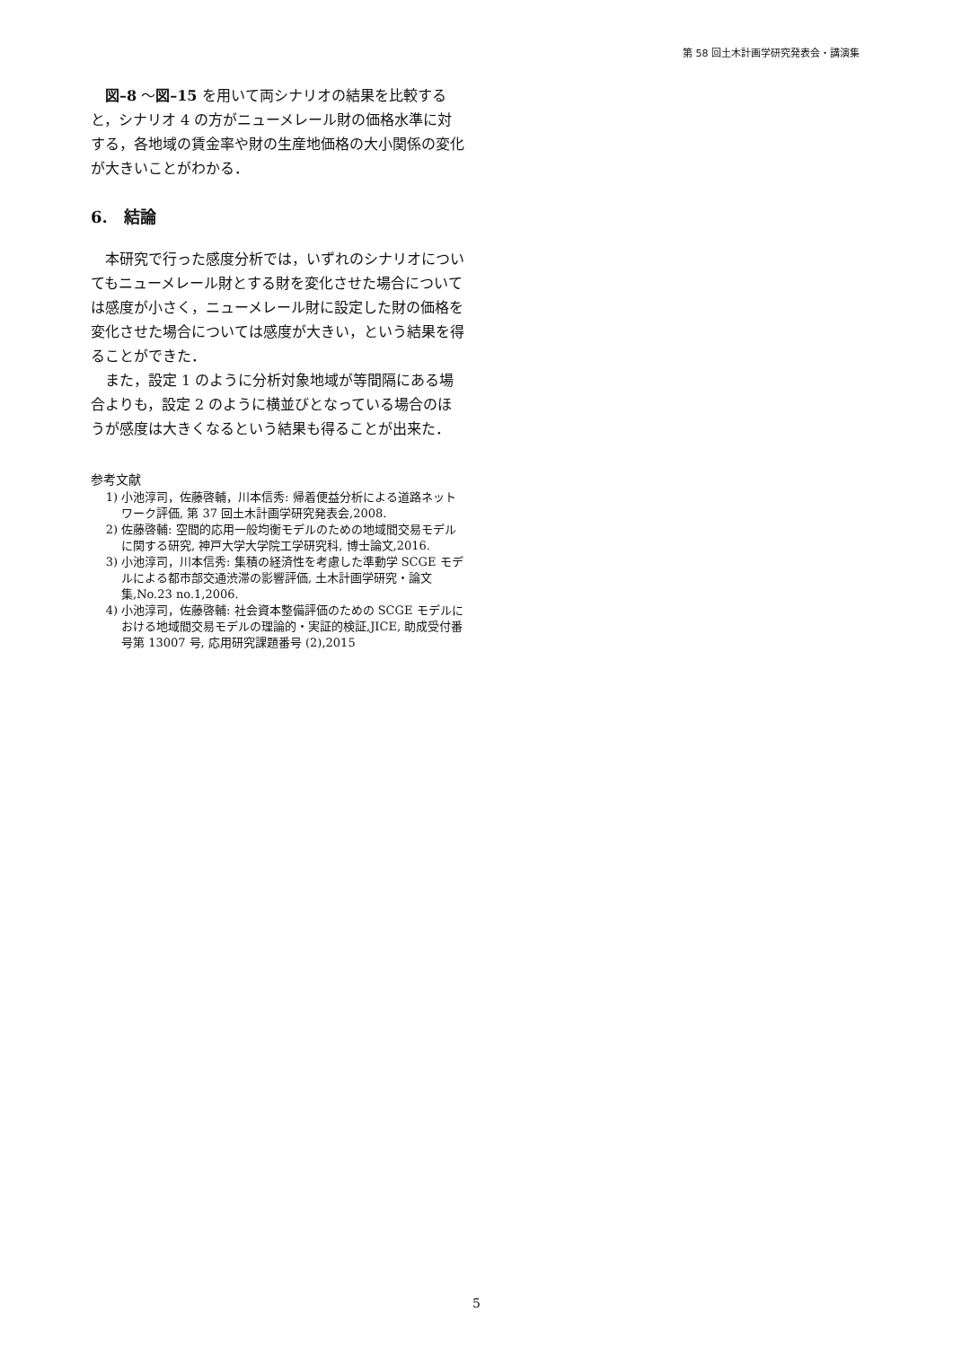第 58 回土木計画学研究発表会・講演集
図–8 ～図–15 を用いて両シナリオの結果を比較すると，シナリオ 4 の方がニューメレール財の価格水準に対する，各地域の賃金率や財の生産地価格の大小関係の変化が大きいことがわかる．
6.　結論
本研究で行った感度分析では，いずれのシナリオについてもニューメレール財とする財を変化させた場合については感度が小さく，ニューメレール財に設定した財の価格を変化させた場合については感度が大きい，という結果を得ることができた．
また，設定 1 のように分析対象地域が等間隔にある場合よりも，設定 2 のように横並びとなっている場合のほうが感度は大きくなるという結果も得ることが出来た．
参考文献
1) 小池淳司，佐藤啓輔，川本信秀: 帰着便益分析による道路ネットワーク評価, 第 37 回土木計画学研究発表会,2008.
2) 佐藤啓輔: 空間的応用一般均衡モデルのための地域間交易モデルに関する研究, 神戸大学大学院工学研究科, 博士論文,2016.
3) 小池淳司，川本信秀: 集積の経済性を考慮した準動学 SCGE モデルによる都市部交通渋滞の影響評価, 土木計画学研究・論文集,No.23 no.1,2006.
4) 小池淳司，佐藤啓輔: 社会資本整備評価のための SCGE モデルにおける地域間交易モデルの理論的・実証的検証,JICE, 助成受付番号第 13007 号, 応用研究課題番号 (2),2015
5